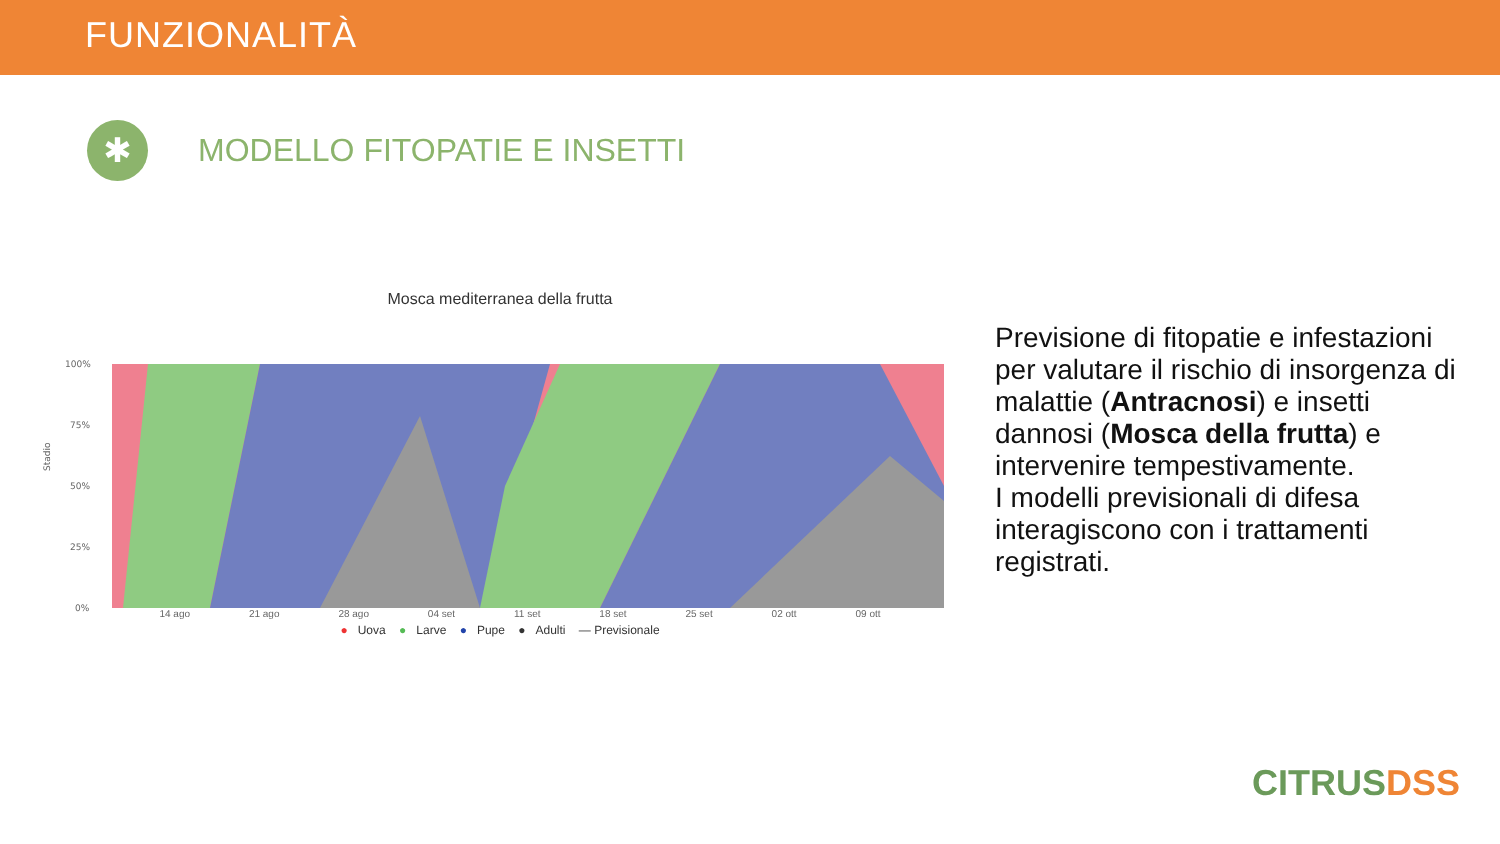FUNZIONALITÀ
✱
MODELLO FITOPATIE E INSETTI
Mosca mediterranea della frutta
Stadio
100%
75%
50%
25%
0%
14 ago 21 ago 28 ago 04 set 11 set 18 set 25 set 02 ott 09 ott
● Uova ● Larve ● Pupe ● Adulti — Previsionale
Previsione di fitopatie e infestazioni per valutare il rischio di insorgenza di malattie (Antracnosi) e insetti dannosi (Mosca della frutta) e intervenire tempestivamente.
I modelli previsionali di difesa interagiscono con i trattamenti registrati.
CITRUSDSS